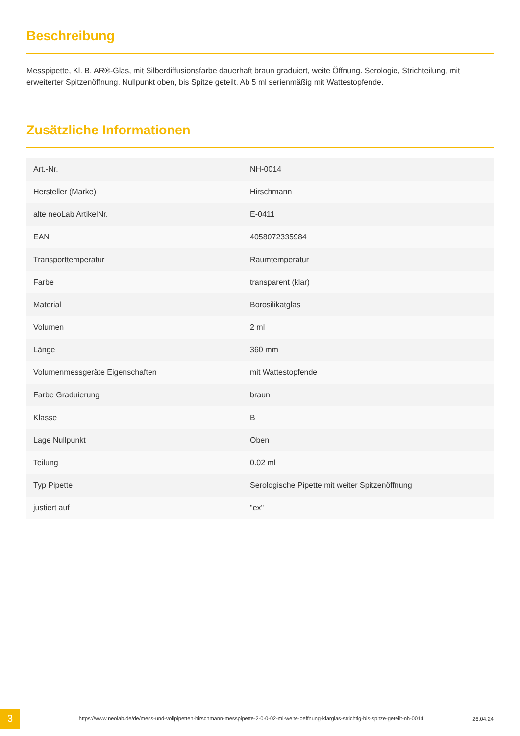Beschreibung
Messpipette, Kl. B, AR®-Glas, mit Silberdiffusionsfarbe dauerhaft braun graduiert, weite Öffnung. Serologie, Strichteilung, mit erweiterter Spitzenöffnung. Nullpunkt oben, bis Spitze geteilt. Ab 5 ml serienmäßig mit Wattestopfende.
Zusätzliche Informationen
| Art.-Nr. | NH-0014 |
| Hersteller (Marke) | Hirschmann |
| alte neoLab ArtikelNr. | E-0411 |
| EAN | 4058072335984 |
| Transporttemperatur | Raumtemperatur |
| Farbe | transparent (klar) |
| Material | Borosilikatglas |
| Volumen | 2 ml |
| Länge | 360 mm |
| Volumenmessgeräte Eigenschaften | mit Wattestopfende |
| Farbe Graduierung | braun |
| Klasse | B |
| Lage Nullpunkt | Oben |
| Teilung | 0.02 ml |
| Typ Pipette | Serologische Pipette mit weiter Spitzenöffnung |
| justiert auf | "ex" |
3
https://www.neolab.de/de/mess-und-vollpipetten-hirschmann-messpipette-2-0-0-02-ml-weite-oeffnung-klarglas-strichtlg-bis-spitze-geteilt-nh-0014
26.04.24